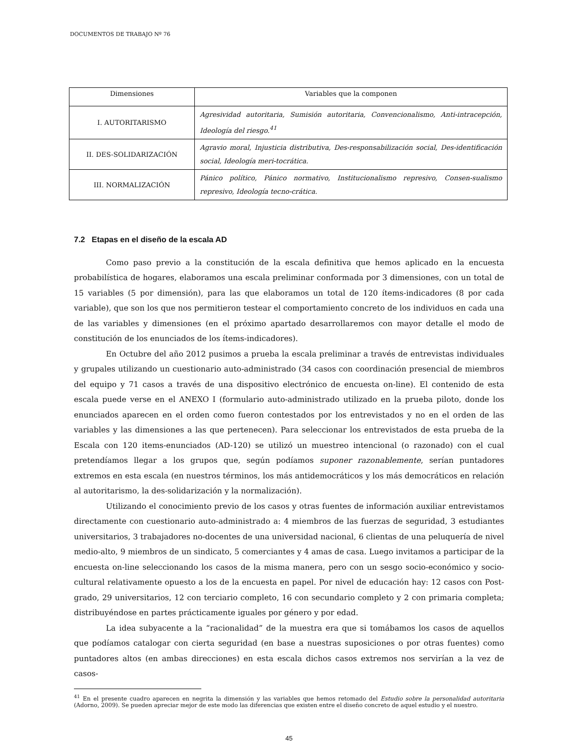DOCUMENTOS DE TRABAJO Nº 76
| Dimensiones | Variables que la componen |
| --- | --- |
| I. AUTORITARISMO | Agresividad autoritaria, Sumisión autoritaria, Convencionalismo, Anti-intracepción, Ideología del riesgo.<sup>41</sup> |
| II. DES-SOLIDARIZACIÓN | Agravio moral, Injusticia distributiva, Des-responsabilización social, Des-identificación social, Ideología meri-tocrática. |
| III. NORMALIZACIÓN | Pánico político, Pánico normativo, Institucionalismo represivo, Consen-sualismo represivo, Ideología tecno-crática. |
7.2 Etapas en el diseño de la escala AD
Como paso previo a la constitución de la escala definitiva que hemos aplicado en la encuesta probabilística de hogares, elaboramos una escala preliminar conformada por 3 dimensiones, con un total de 15 variables (5 por dimensión), para las que elaboramos un total de 120 ítems-indicadores (8 por cada variable), que son los que nos permitieron testear el comportamiento concreto de los individuos en cada una de las variables y dimensiones (en el próximo apartado desarrollaremos con mayor detalle el modo de constitución de los enunciados de los ítems-indicadores).
En Octubre del año 2012 pusimos a prueba la escala preliminar a través de entrevistas individuales y grupales utilizando un cuestionario auto-administrado (34 casos con coordinación presencial de miembros del equipo y 71 casos a través de una dispositivo electrónico de encuesta on-line). El contenido de esta escala puede verse en el ANEXO I (formulario auto-administrado utilizado en la prueba piloto, donde los enunciados aparecen en el orden como fueron contestados por los entrevistados y no en el orden de las variables y las dimensiones a las que pertenecen). Para seleccionar los entrevistados de esta prueba de la Escala con 120 items-enunciados (AD-120) se utilizó un muestreo intencional (o razonado) con el cual pretendíamos llegar a los grupos que, según podíamos suponer razonablemente, serían puntadores extremos en esta escala (en nuestros términos, los más antidemocráticos y los más democráticos en relación al autoritarismo, la des-solidarización y la normalización).
Utilizando el conocimiento previo de los casos y otras fuentes de información auxiliar entrevistamos directamente con cuestionario auto-administrado a: 4 miembros de las fuerzas de seguridad, 3 estudiantes universitarios, 3 trabajadores no-docentes de una universidad nacional, 6 clientas de una peluquería de nivel medio-alto, 9 miembros de un sindicato, 5 comerciantes y 4 amas de casa. Luego invitamos a participar de la encuesta on-line seleccionando los casos de la misma manera, pero con un sesgo socio-económico y socio-cultural relativamente opuesto a los de la encuesta en papel. Por nivel de educación hay: 12 casos con Post-grado, 29 universitarios, 12 con terciario completo, 16 con secundario completo y 2 con primaria completa; distribuyéndose en partes prácticamente iguales por género y por edad.
La idea subyacente a la “racionalidad” de la muestra era que si tomábamos los casos de aquellos que podíamos catalogar con cierta seguridad (en base a nuestras suposiciones o por otras fuentes) como puntadores altos (en ambas direcciones) en esta escala dichos casos extremos nos servirían a la vez de casos-
<sup>41</sup> En el presente cuadro aparecen en negrita la dimensión y las variables que hemos retomado del Estudio sobre la personalidad autoritaria (Adorno, 2009). Se pueden apreciar mejor de este modo las diferencias que existen entre el diseño concreto de aquel estudio y el nuestro.
45